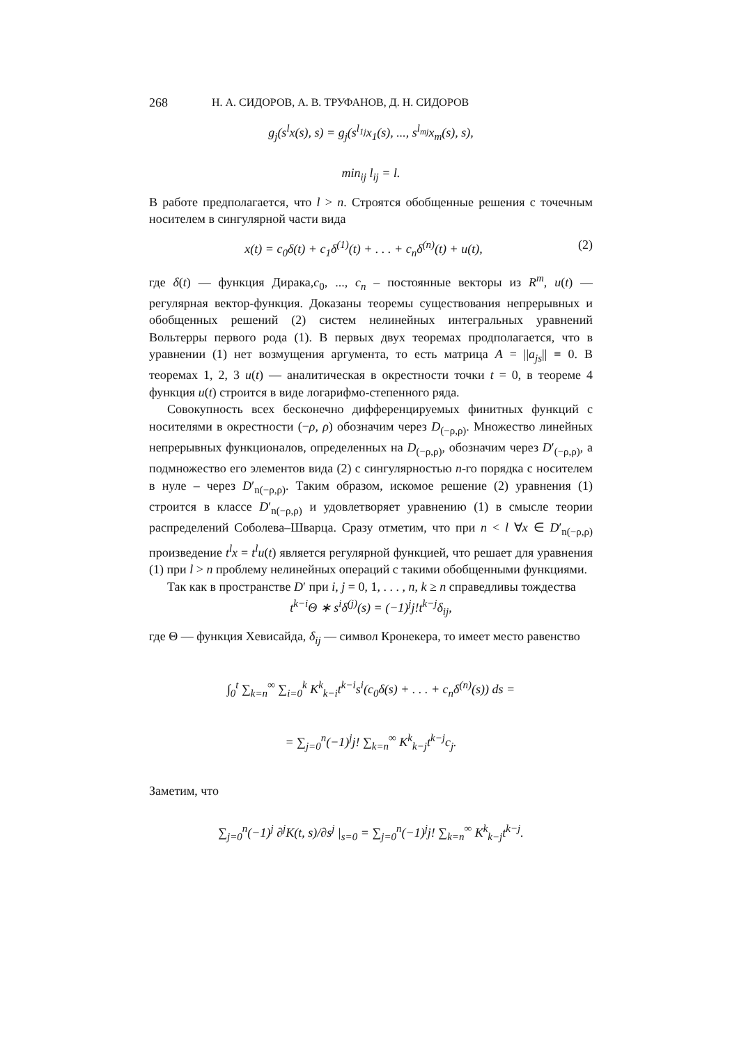268 Н. А. СИДОРОВ, А. В. ТРУФАНОВ, Д. Н. СИДОРОВ
g<sub>j</sub>(s<sup>l</sup>x(s), s) = g<sub>j</sub>(s<sup>l<sub>1j</sub></sup>x<sub>1</sub>(s), ..., s<sup>l<sub>mj</sub></sup>x<sub>m</sub>(s), s),
min<sub>ij</sub> l<sub>ij</sub> = l.
В работе предполагается, что l > n. Строятся обобщенные решения с точечным носителем в сингулярной части вида
x(t) = c<sub>0</sub>δ(t) + c<sub>1</sub>δ<sup>(1)</sup>(t) + . . . + c<sub>n</sub>δ<sup>(n)</sup>(t) + u(t), (2)
где δ(t) — функция Дирака,c<sub>0</sub>, ..., c<sub>n</sub> – постоянные векторы из R<sup>m</sup>, u(t) — регулярная вектор-функция. Доказаны теоремы существования непрерывных и обобщенных решений (2) систем нелинейных интегральных уравнений Вольтерры первого рода (1). В первых двух теоремах продполагается, что в уравнении (1) нет возмущения аргумента, то есть матрица A = ||a<sub>js</sub>|| ≡ 0. В теоремах 1, 2, 3 u(t) — аналитическая в окрестности точки t = 0, в теореме 4 функция u(t) строится в виде логарифмо-степенного ряда.
Совокупность всех бесконечно дифференцируемых финитных функций с носителями в окрестности (−ρ, ρ) обозначим через D<sub>(−ρ,ρ)</sub>. Множество линейных непрерывных функционалов, определенных на D<sub>(−ρ,ρ)</sub>, обозначим через D′<sub>(−ρ,ρ)</sub>, а подмножество его элементов вида (2) с сингулярностью n-го порядка с носителем в нуле – через D′<sub>n(−ρ,ρ)</sub>. Таким образом, искомое решение (2) уравнения (1) строится в классе D′<sub>n(−ρ,ρ)</sub> и удовлетворяет уравнению (1) в смысле теории распределений Соболева–Шварца. Сразу отметим, что при n < l ∀x ∈ D′<sub>n(−ρ,ρ)</sub> произведение t<sup>l</sup>x = t<sup>l</sup>u(t) является регулярной функцией, что решает для уравнения (1) при l > n проблему нелинейных операций с такими обобщенными функциями.
Так как в пространстве D′ при i, j = 0, 1, . . . , n, k ≥ n справедливы тождества
t<sup>k−i</sup>Θ ∗ s<sup>i</sup>δ<sup>(j)</sup>(s) = (−1)<sup>j</sup>j!t<sup>k−j</sup>δ<sub>ij</sub>,
где Θ — функция Хевисайда, δ<sub>ij</sub> — символ Кронекера, то имеет место равенство
∫<sub>0</sub><sup>t</sup> ∑<sub>k=n</sub><sup>∞</sup> ∑<sub>i=0</sub><sup>k</sup> K<sup>k</sup><sub>k−i</sub>t<sup>k−i</sup>s<sup>i</sup>(c<sub>0</sub>δ(s) + . . . + c<sub>n</sub>δ<sup>(n)</sup>(s)) ds =
= ∑<sub>j=0</sub><sup>n</sup>(−1)<sup>j</sup>j! ∑<sub>k=n</sub><sup>∞</sup> K<sup>k</sup><sub>k−j</sub>t<sup>k−j</sup>c<sub>j</sub>.
Заметим, что
∑<sub>j=0</sub><sup>n</sup>(−1)<sup>j</sup> ∂<sup>j</sup>K(t, s)/∂s<sup>j</sup> |<sub>s=0</sub> = ∑<sub>j=0</sub><sup>n</sup>(−1)<sup>j</sup>j! ∑<sub>k=n</sub><sup>∞</sup> K<sup>k</sup><sub>k−j</sub>t<sup>k−j</sup>.